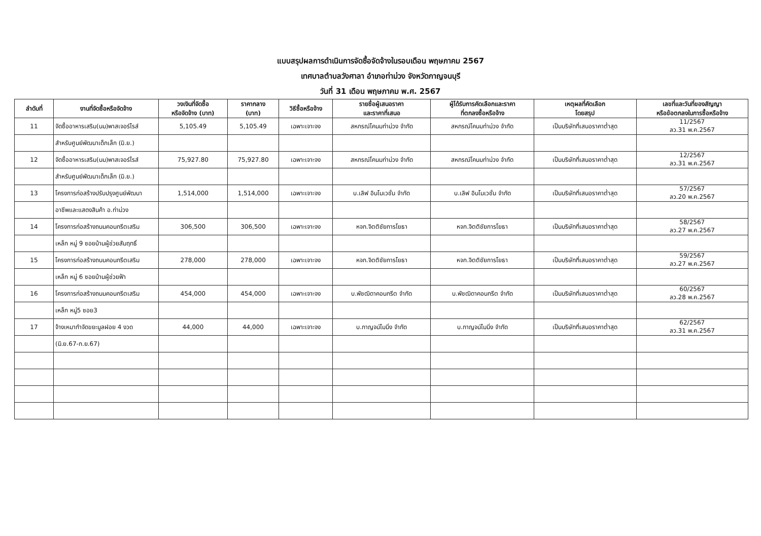แบบสรุปผลการดำเนินการจัดซื้อจัดจ้างในรอบเดือน พฤษภาคม 2567
เทศบาลตำบลวังศาลา อำเภอท่าม่วง จังหวัดกาญจนบุรี
วันที่ 31 เดือน พฤษภาคม พ.ศ. 2567
| ลำดับที่ | งานที่จัดซื้อหรือจัดจ้าง | วงเงินที่จัดซื้อ หรือจัดจ้าง (บาท) | ราคากลาง (บาท) | วิธีซื้อหรือจ้าง | รายชื่อผู้เสนอราคา และราคาที่เสนอ | ผู้ได้รับการคัดเลือกและราคา ที่ตกลงซื้อหรือจ้าง | เหตุผลที่คัดเลือก โดยสรุป | เลขที่และวันที่ของสัญญา หรือข้อตกลงในการซื้อหรือจ้าง |
| --- | --- | --- | --- | --- | --- | --- | --- | --- |
| 11 | จัดซื้ออาหารเสริม(นม)พาสเจอร์ไรส์ | 5,105.49 | 5,105.49 | เฉพาะเจาะจง | สหกรณ์โคนมท่าม่วง จำกัด | สหกรณ์โคนมท่าม่วง จำกัด | เป็นบริษัทที่เสนอราคาต่ำสุด | 11/2567 ลว.31 พ.ค.2567 |
| | สำหรับศูนย์พัฒนาเด็กเล็ก (มิ.ย.) | | | | | | | |
| 12 | จัดซื้ออาหารเสริม(นม)พาสเจอร์ไรส์ | 75,927.80 | 75,927.80 | เฉพาะเจาะจง | สหกรณ์โคนมท่าม่วง จำกัด | สหกรณ์โคนมท่าม่วง จำกัด | เป็นบริษัทที่เสนอราคาต่ำสุด | 12/2567 ลว.31 พ.ค.2567 |
| | สำหรับศูนย์พัฒนาเด็กเล็ก (มิ.ย.) | | | | | | | |
| 13 | โครงการก่อสร้างปรับปรุงศูนย์พัฒนา | 1,514,000 | 1,514,000 | เฉพาะเจาะจง | บ.เลิฟ อินโนเวชั่น จำกัด | บ.เลิฟ อินโนเวชั่น จำกัด | เป็นบริษัทที่เสนอราคาต่ำสุด | 57/2567 ลว.20 พ.ค.2567 |
| | อาชีพและแสดงสินค้า อ.ท่าม่วง | | | | | | | |
| 14 | โครงการก่อสร้างถนนคอนกรีตเสริม | 306,500 | 306,500 | เฉพาะเจาะจง | หจก.จิตติชัยการโยธา | หจก.จิตติชัยการโยธา | เป็นบริษัทที่เสนอราคาต่ำสุด | 58/2567 ลว.27 พ.ค.2567 |
| | เหล็ก หมู่ 9 ซอยบ้านผู้ช่วยสัมฤทธิ์ | | | | | | | |
| 15 | โครงการก่อสร้างถนนคอนกรีตเสริม | 278,000 | 278,000 | เฉพาะเจาะจง | หจก.จิตติชัยการโยธา | หจก.จิตติชัยการโยธา | เป็นบริษัทที่เสนอราคาต่ำสุด | 59/2567 ลว.27 พ.ค.2567 |
| | เหล็ก หมู่ 6 ซอยบ้านผู้ช่วยฟ้า | | | | | | | |
| 16 | โครงการก่อสร้างถนนคอนกรีตเสริม | 454,000 | 454,000 | เฉพาะเจาะจง | บ.พัชฒิดาคอนกรีต จำกัด | บ.พัชฒิดาคอนกรีต จำกัด | เป็นบริษัทที่เสนอราคาต่ำสุด | 60/2567 ลว.28 พ.ค.2567 |
| | เหล็ก หมู่5 ซอย3 | | | | | | | |
| 17 | จ้างเหมากำจัดขยะมูลฝอย 4 งวด | 44,000 | 44,000 | เฉพาะเจาะจง | บ.กาญจน์ไมนิ่ง จำกัด | บ.กาญจน์ไมนิ่ง จำกัด | เป็นบริษัทที่เสนอราคาต่ำสุด | 62/2567 ลว.31 พ.ค.2567 |
| | (มิ.ย.67-ก.ย.67) | | | | | | | |